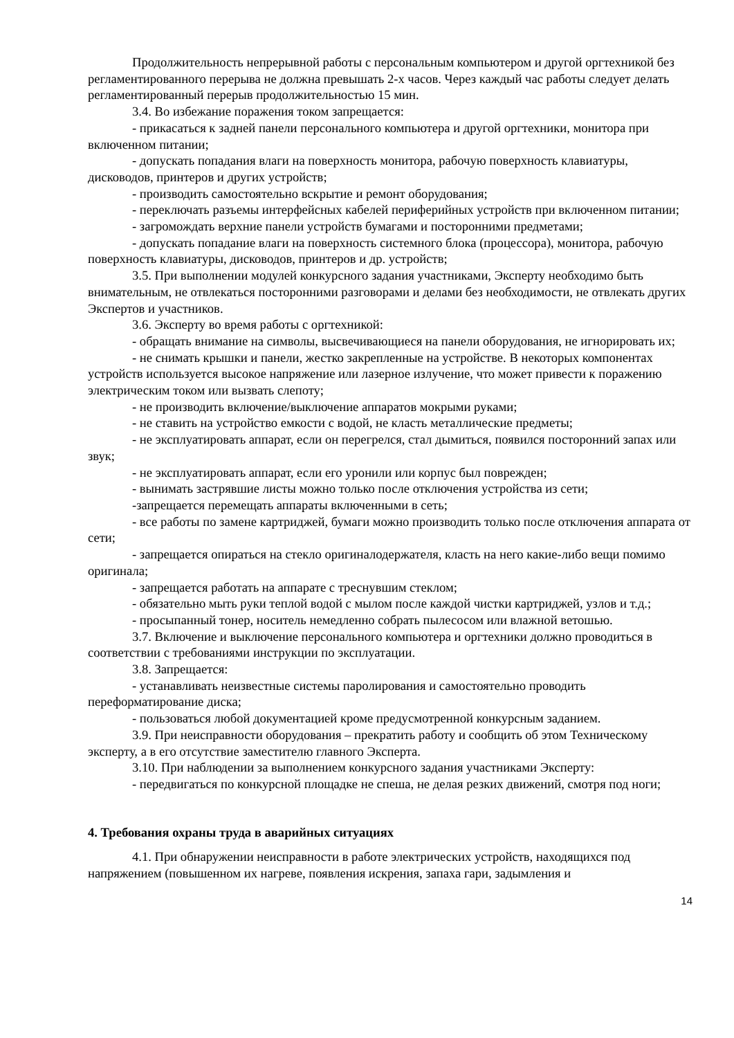Продолжительность непрерывной работы с персональным компьютером и другой оргтехникой без регламентированного перерыва не должна превышать 2-х часов. Через каждый час работы следует делать регламентированный перерыв продолжительностью 15 мин.
3.4. Во избежание поражения током запрещается:
- прикасаться к задней панели персонального компьютера и другой оргтехники, монитора при включенном питании;
- допускать попадания влаги на поверхность монитора, рабочую поверхность клавиатуры, дисководов, принтеров и других устройств;
- производить самостоятельно вскрытие и ремонт оборудования;
- переключать разъемы интерфейсных кабелей периферийных устройств при включенном питании;
- загромождать верхние панели устройств бумагами и посторонними предметами;
- допускать попадание влаги на поверхность системного блока (процессора), монитора, рабочую поверхность клавиатуры, дисководов, принтеров и др. устройств;
3.5. При выполнении модулей конкурсного задания участниками, Эксперту необходимо быть внимательным, не отвлекаться посторонними разговорами и делами без необходимости, не отвлекать других Экспертов и участников.
3.6. Эксперту во время работы с оргтехникой:
- обращать внимание на символы, высвечивающиеся на панели оборудования, не игнорировать их;
- не снимать крышки и панели, жестко закрепленные на устройстве. В некоторых компонентах устройств используется высокое напряжение или лазерное излучение, что может привести к поражению электрическим током или вызвать слепоту;
- не производить включение/выключение аппаратов мокрыми руками;
- не ставить на устройство емкости с водой, не класть металлические предметы;
- не эксплуатировать аппарат, если он перегрелся, стал дымиться, появился посторонний запах или звук;
- не эксплуатировать аппарат, если его уронили или корпус был поврежден;
- вынимать застрявшие листы можно только после отключения устройства из сети;
-запрещается перемещать аппараты включенными в сеть;
- все работы по замене картриджей, бумаги можно производить только после отключения аппарата от сети;
- запрещается опираться на стекло оригиналодержателя, класть на него какие-либо вещи помимо оригинала;
- запрещается работать на аппарате с треснувшим стеклом;
- обязательно мыть руки теплой водой с мылом после каждой чистки картриджей, узлов и т.д.;
- просыпанный тонер, носитель немедленно собрать пылесосом или влажной ветошью.
3.7. Включение и выключение персонального компьютера и оргтехники должно проводиться в соответствии с требованиями инструкции по эксплуатации.
3.8. Запрещается:
- устанавливать неизвестные системы паролирования и самостоятельно проводить переформатирование диска;
- пользоваться любой документацией кроме предусмотренной конкурсным заданием.
3.9. При неисправности оборудования – прекратить работу и сообщить об этом Техническому эксперту, а в его отсутствие заместителю главного Эксперта.
3.10. При наблюдении за выполнением конкурсного задания участниками Эксперту:
- передвигаться по конкурсной площадке не спеша, не делая резких движений, смотря под ноги;
4. Требования охраны труда в аварийных ситуациях
4.1. При обнаружении неисправности в работе электрических устройств, находящихся под напряжением (повышенном их нагреве, появления искрения, запаха гари, задымления и
14